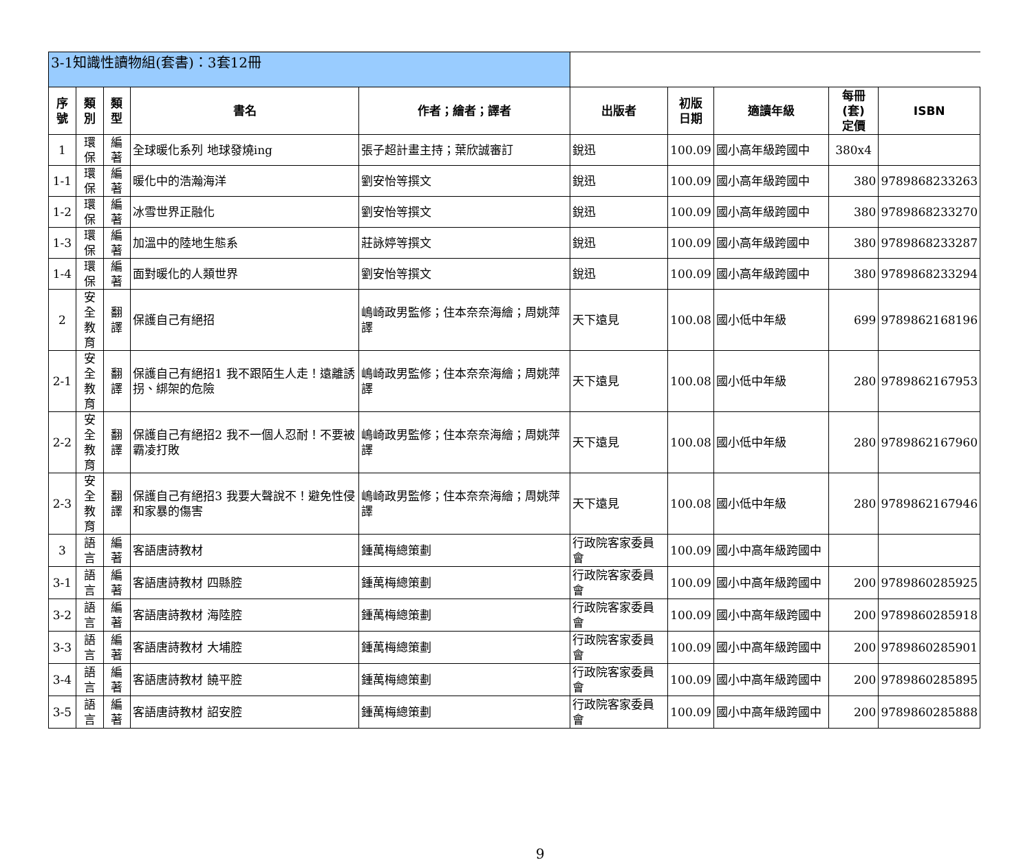| 3-1知識性讀物組(套書)：3套12冊 | | | | | | | | | |
| 序號 | 類別 | 類型 | 書名 | 作者；繪者；譯者 | 出版者 | 初版 日期 | 適讀年級 | 每冊(套) 定價 | ISBN |
| 1 | 環保 | 編著 | 全球暖化系列 地球發燒ing | 張子超計畫主持；葉欣誠審訂 | 銳迅 | 100.09 | 國小高年級跨國中 | 380x4 | |
| 1-1 | 環保 | 編著 | 暖化中的浩瀚海洋 | 劉安怡等撰文 | 銳迅 | 100.09 | 國小高年級跨國中 | 380 | 9789868233263 |
| 1-2 | 環保 | 編著 | 冰雪世界正融化 | 劉安怡等撰文 | 銳迅 | 100.09 | 國小高年級跨國中 | 380 | 9789868233270 |
| 1-3 | 環保 | 編著 | 加溫中的陸地生態系 | 莊詠婷等撰文 | 銳迅 | 100.09 | 國小高年級跨國中 | 380 | 9789868233287 |
| 1-4 | 環保 | 編著 | 面對暖化的人類世界 | 劉安怡等撰文 | 銳迅 | 100.09 | 國小高年級跨國中 | 380 | 9789868233294 |
| 2 | 安全 教育 | 翻譯 | 保護自己有絕招 | 嶋崎政男監修；住本奈奈海繪；周姚萍譯 | 天下遠見 | 100.08 | 國小低中年級 | 699 | 9789862168196 |
| 2-1 | 安全 教育 | 翻譯 | 保護自己有絕招1 我不跟陌生人走！遠離誘拐、綁架的危險 | 嶋崎政男監修；住本奈奈海繪；周姚萍譯 | 天下遠見 | 100.08 | 國小低中年級 | 280 | 9789862167953 |
| 2-2 | 安全 教育 | 翻譯 | 保護自己有絕招2 我不一個人忍耐！不要被霸凌打敗 | 嶋崎政男監修；住本奈奈海繪；周姚萍譯 | 天下遠見 | 100.08 | 國小低中年級 | 280 | 9789862167960 |
| 2-3 | 安全 教育 | 翻譯 | 保護自己有絕招3 我要大聲說不！避免性侵和家暴的傷害 | 嶋崎政男監修；住本奈奈海繪；周姚萍譯 | 天下遠見 | 100.08 | 國小低中年級 | 280 | 9789862167946 |
| 3 | 語言 | 編著 | 客語唐詩教材 | 鍾萬梅總策劃 | 行政院客家委員會 | 100.09 | 國小中高年級跨國中 | | |
| 3-1 | 語言 | 編著 | 客語唐詩教材 四縣腔 | 鍾萬梅總策劃 | 行政院客家委員會 | 100.09 | 國小中高年級跨國中 | 200 | 9789860285925 |
| 3-2 | 語言 | 編著 | 客語唐詩教材 海陸腔 | 鍾萬梅總策劃 | 行政院客家委員會 | 100.09 | 國小中高年級跨國中 | 200 | 9789860285918 |
| 3-3 | 語言 | 編著 | 客語唐詩教材 大埔腔 | 鍾萬梅總策劃 | 行政院客家委員會 | 100.09 | 國小中高年級跨國中 | 200 | 9789860285901 |
| 3-4 | 語言 | 編著 | 客語唐詩教材 饒平腔 | 鍾萬梅總策劃 | 行政院客家委員會 | 100.09 | 國小中高年級跨國中 | 200 | 9789860285895 |
| 3-5 | 語言 | 編著 | 客語唐詩教材 詔安腔 | 鍾萬梅總策劃 | 行政院客家委員會 | 100.09 | 國小中高年級跨國中 | 200 | 9789860285888 |
9